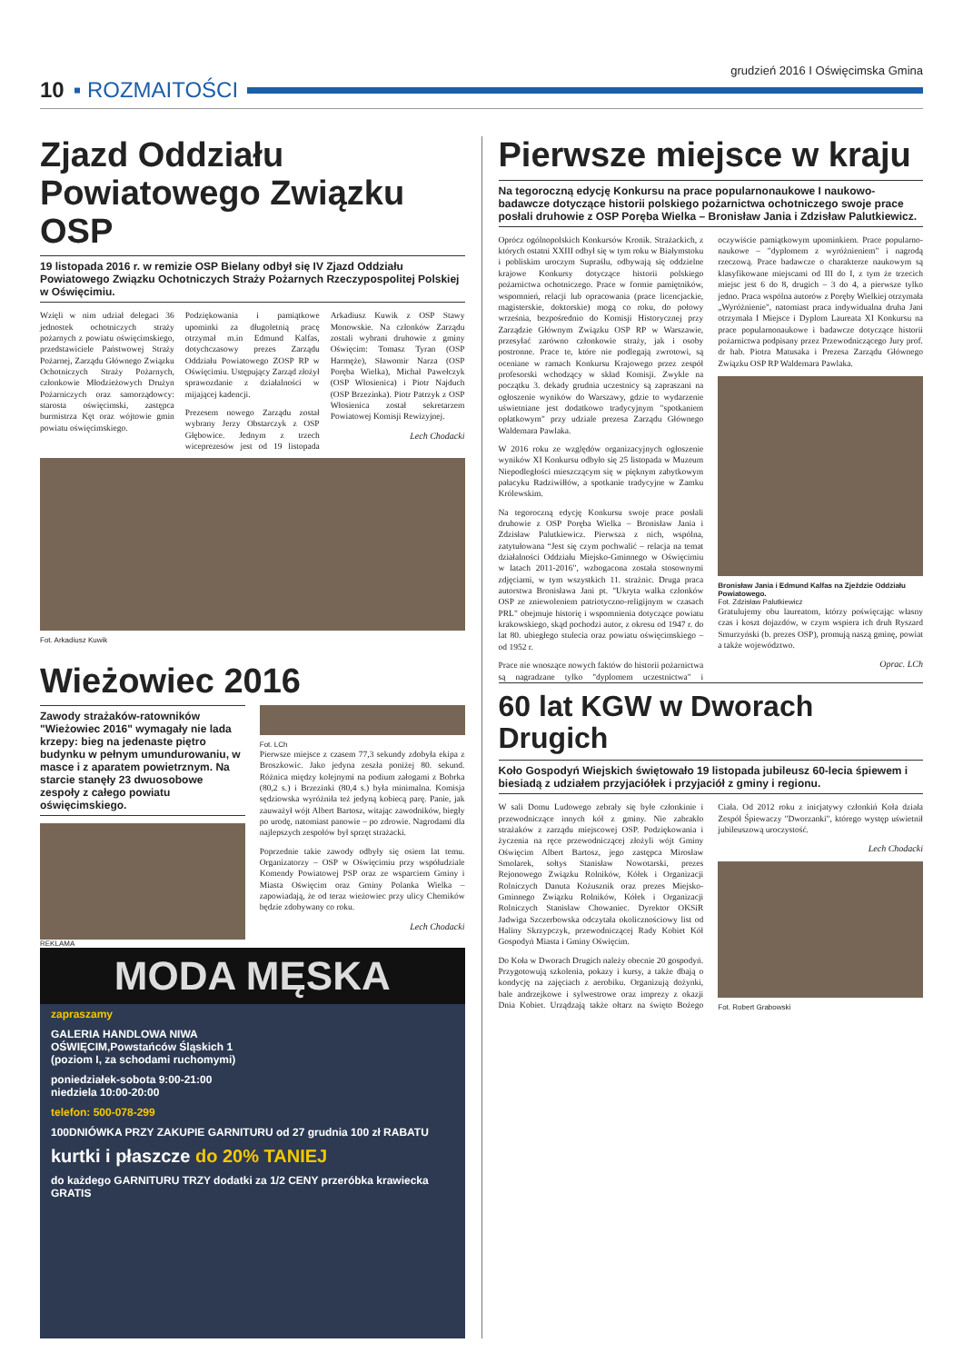grudzień 2016 I Oświęcimska Gmina
10 ▪ ROZMAITOŚCI
Zjazd Oddziału Powiatowego Związku OSP
19 listopada 2016 r. w remizie OSP Bielany odbył się IV Zjazd Oddziału Powiatowego Związku Ochotniczych Straży Pożarnych Rzeczypospolitej Polskiej w Oświęcimiu.
Wzięli w nim udział delegaci 36 jednostek ochotniczych straży pożarnych z powiatu oświęcimskiego, przedstawiciele Państwowej Straży Pożarnej, Zarządu Głównego Związku Ochotniczych Straży Pożarnych, członkowie Młodzieżowych Drużyn Pożarniczych oraz samorządowcy: starosta oświęcimski, zastępca burmistrza Kęt oraz wójtowie gmin powiatu oświęcimskiego.
Podziękowania i pamiątkowe upominki za długoletnią pracę otrzymał m.in Edmund Kalfas, dotychczasowy prezes Zarządu Oddziału Powiatowego ZOSP RP w Oświęcimiu. Ustępujący Zarząd złożył sprawozdanie z działalności w mijającej kadencji.
Prezesem nowego Zarządu został wybrany Jerzy Obstarczyk z OSP Głębowice. Jednym z trzech wiceprezesów jest od 19 listopada Arkadiusz Kuwik z OSP Stawy Monowskie. Na członków Zarządu zostali wybrani druhowie z gminy Oświęcim: Tomasz Tyran (OSP Harmęże), Sławomir Narza (OSP Poręba Wielka), Michał Pawełczyk (OSP Włosienica) i Piotr Najduch (OSP Brzezinka). Piotr Patrzyk z OSP Włosienica został sekretarzem Powiatowej Komisji Rewizyjnej.
Lech Chodacki
Fot. Arkadiusz Kuwik
Wieżowiec 2016
Zawody strażaków-ratowników "Wieżowiec 2016" wymagały nie lada krzepy: bieg na jedenaste piętro budynku w pełnym umundurowaniu, w masce i z aparatem powietrznym. Na starcie stanęły 23 dwuosobowe zespoły z całego powiatu oświęcimskiego.
Fot. LCh
Pierwsze miejsce z czasem 77,3 sekundy zdobyła ekipa z Broszkowic. Jako jedyna zeszła poniżej 80. sekund. Różnica między kolejnymi na podium załogami z Bobrka (80,2 s.) i Brzezinki (80,4 s.) była minimalna. Komisja sędziowska wyróżniła też jedyną kobiecą parę. Panie, jak zauważył wójt Albert Bartosz, witając zawodników, biegły po urodę, natomiast panowie – po zdrowie. Nagrodami dla najlepszych zespołów był sprzęt strażacki.
Poprzednie takie zawody odbyły się osiem lat temu. Organizatorzy – OSP w Oświęcimiu przy współudziale Komendy Powiatowej PSP oraz ze wsparciem Gminy i Miasta Oświęcim oraz Gminy Polanka Wielka – zapowiadają, że od teraz wieżowiec przy ulicy Chemików będzie zdobywany co roku.
Lech Chodacki
REKLAMA
MODA MĘSKA
zapraszamy
GALERIA HANDLOWA NIWA
OŚWIĘCIM,Powstańców Śląskich 1
(poziom I, za schodami ruchomymi)
poniedziałek-sobota 9:00-21:00
niedziela 10:00-20:00
telefon: 500-078-299
100DNIÓWKA PRZY ZAKUPIE GARNITURU od 27 grudnia 100 zł RABATU
kurtki i płaszcze do 20% TANIEJ
do każdego GARNITURU TRZY dodatki za 1/2 CENY przeróbka krawiecka GRATIS
Pierwsze miejsce w kraju
Na tegoroczną edycję Konkursu na prace popularnonaukowe I naukowo-badawcze dotyczące historii polskiego pożarnictwa ochotniczego swoje prace posłali druhowie z OSP Poręba Wielka – Bronisław Jania i Zdzisław Palutkiewicz.
Oprócz ogólnopolskich Konkursów Kronik. Strażackich, z których ostatni XXIII odbył się w tym roku w Białymstoku i pobliskim uroczym Supraślu, odbywają się oddzielne krajowe Konkursy dotyczące historii polskiego pożarnictwa ochotniczego. Prace w formie pamiętników, wspomnień, relacji lub opracowania (prace licencjackie, magisterskie, doktorskie) mogą co roku, do połowy września, bezpośrednio do Komisji Historycznej przy Zarządzie Głównym Związku OSP RP w Warszawie, przesyłać zarówno członkowie straży, jak i osoby postronne. Prace te, które nie podlegają zwrotowi, są oceniane w ramach Konkursu Krajowego przez zespół profesorski wchodzący w skład Komisji. Zwykle na początku 3. dekady grudnia uczestnicy są zapraszani na ogłoszenie wyników do Warszawy, gdzie to wydarzenie uświetniane jest dodatkowo tradycyjnym "spotkaniem opłatkowym" przy udziale prezesa Zarządu Głównego Waldemara Pawlaka.
W 2016 roku ze względów organizacyjnych ogłoszenie wyników XI Konkursu odbyło się 25 listopada w Muzeum Niepodległości mieszczącym się w pięknym zabytkowym pałacyku Radziwiłłów, a spotkanie tradycyjne w Zamku Królewskim.
Na tegoroczną edycję Konkursu swoje prace posłali druhowie z OSP Poręba Wielka – Bronisław Jania i Zdzisław Palutkiewicz. Pierwsza z nich, wspólna, zatytułowana “Jest się czym pochwalić – relacja na temat działalności Oddziału Miejsko-Gminnego w Oświęcimiu w latach 2011-2016", wzbogacona została stosownymi zdjęciami, w tym wszystkich 11. strażnic. Druga praca autorstwa Bronisława Jani pt. "Ukryta walka członków OSP ze zniewoleniem patriotyczno-religijnym w czasach PRL" obejmuje historię i wspomnienia dotyczące powiatu krakowskiego, skąd pochodzi autor, z okresu od 1947 r. do lat 80. ubiegłego stulecia oraz powiatu oświęcimskiego – od 1952 r.
Prace nie wnoszące nowych faktów do historii pożarnictwa są nagradzane tylko "dyplomem uczestnictwa" i oczywiście pamiątkowym upominkiem. Prace popularno-naukowe – "dyplomem z wyróżnieniem" i nagrodą rzeczową. Prace badawcze o charakterze naukowym są klasyfikowane miejscami od III do I, z tym że trzecich miejsc jest 6 do 8, drugich – 3 do 4, a pierwsze tylko jedno. Praca wspólna autorów z Poręby Wielkiej otrzymała „Wyróżnienie", natomiast praca indywidualna druha Jani otrzymała I Miejsce i Dyplom Laureata XI Konkursu na prace popularnonaukowe i badawcze dotyczące historii pożarnictwa podpisany przez Przewodniczącego Jury prof. dr hab. Piotra Matusaka i Prezesa Zarządu Głównego Związku OSP RP Waldemara Pawlaka.
Bronisław Jania i Edmund Kalfas na Zjeździe Oddziału Powiatowego.
Fot. Zdzisław Palutkiewicz
Gratulujemy obu laureatom, którzy poświęcając własny czas i koszt dojazdów, w czym wspiera ich druh Ryszard Smurzyński (b. prezes OSP), promują naszą gminę, powiat a także województwo.
Oprac. LCh
60 lat KGW w Dworach Drugich
Koło Gospodyń Wiejskich świętowało 19 listopada jubileusz 60-lecia śpiewem i biesiadą z udziałem przyjaciółek i przyjaciół z gminy i regionu.
W sali Domu Ludowego zebrały się byłe członkinie i przewodniczące innych kół z gminy. Nie zabrakło strażaków z zarządu miejscowej OSP. Podziękowania i życzenia na ręce przewodniczącej złożyli wójt Gminy Oświęcim Albert Bartosz, jego zastępca Mirosław Smolarek, sołtys Stanisław Nowotarski, prezes Rejonowego Związku Rolników, Kółek i Organizacji Rolniczych Danuta Kożusznik oraz prezes Miejsko-Gminnego Związku Rolników, Kółek i Organizacji Rolniczych Stanisław Chowaniec. Dyrektor OKSiR Jadwiga Szczerbowska odczytała okolicznościowy list od Haliny Skrzypczyk, przewodniczącej Rady Kobiet Kół Gospodyń Miasta i Gminy Oświęcim.
Do Koła w Dworach Drugich należy obecnie 20 gospodyń. Przygotowują szkolenia, pokazy i kursy, a także dbają o kondycję na zajęciach z aerobiku. Organizują dożynki, bale andrzejkowe i sylwestrowe oraz imprezy z okazji Dnia Kobiet. Urządzają także ołtarz na święto Bożego Ciała. Od 2012 roku z inicjatywy członkiń Koła działa Zespół Śpiewaczy "Dworzanki", którego występ uświetnił jubileuszową uroczystość.
Lech Chodacki
Fot. Robert Grabowski